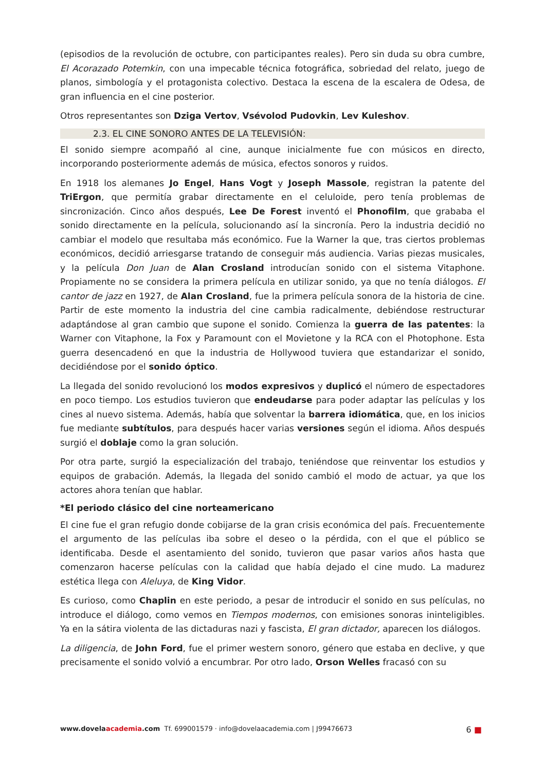(episodios de la revolución de octubre, con participantes reales). Pero sin duda su obra cumbre, El Acorazado Potemkin, con una impecable técnica fotográfica, sobriedad del relato, juego de planos, simbología y el protagonista colectivo. Destaca la escena de la escalera de Odesa, de gran influencia en el cine posterior.
Otros representantes son Dziga Vertov, Vsévolod Pudovkin, Lev Kuleshov.
2.3. EL CINE SONORO ANTES DE LA TELEVISIÓN:
El sonido siempre acompañó al cine, aunque inicialmente fue con músicos en directo, incorporando posteriormente además de música, efectos sonoros y ruidos.
En 1918 los alemanes Jo Engel, Hans Vogt y Joseph Massole, registran la patente del TriErgon, que permitía grabar directamente en el celuloide, pero tenía problemas de sincronización. Cinco años después, Lee De Forest inventó el Phonofilm, que grababa el sonido directamente en la película, solucionando así la sincronía. Pero la industria decidió no cambiar el modelo que resultaba más económico. Fue la Warner la que, tras ciertos problemas económicos, decidió arriesgarse tratando de conseguir más audiencia. Varias piezas musicales, y la película Don Juan de Alan Crosland introducían sonido con el sistema Vitaphone. Propiamente no se considera la primera película en utilizar sonido, ya que no tenía diálogos. El cantor de jazz en 1927, de Alan Crosland, fue la primera película sonora de la historia de cine. Partir de este momento la industria del cine cambia radicalmente, debiéndose restructurar adaptándose al gran cambio que supone el sonido. Comienza la guerra de las patentes: la Warner con Vitaphone, la Fox y Paramount con el Movietone y la RCA con el Photophone. Esta guerra desencadenó en que la industria de Hollywood tuviera que estandarizar el sonido, decidiéndose por el sonido óptico.
La llegada del sonido revolucionó los modos expresivos y duplicó el número de espectadores en poco tiempo. Los estudios tuvieron que endeudarse para poder adaptar las películas y los cines al nuevo sistema. Además, había que solventar la barrera idiomática, que, en los inicios fue mediante subtítulos, para después hacer varias versiones según el idioma. Años después surgió el doblaje como la gran solución.
Por otra parte, surgió la especialización del trabajo, teniéndose que reinventar los estudios y equipos de grabación. Además, la llegada del sonido cambió el modo de actuar, ya que los actores ahora tenían que hablar.
*El periodo clásico del cine norteamericano
El cine fue el gran refugio donde cobijarse de la gran crisis económica del país. Frecuentemente el argumento de las películas iba sobre el deseo o la pérdida, con el que el público se identificaba. Desde el asentamiento del sonido, tuvieron que pasar varios años hasta que comenzaron hacerse películas con la calidad que había dejado el cine mudo. La madurez estética llega con Aleluya, de King Vidor.
Es curioso, como Chaplin en este periodo, a pesar de introducir el sonido en sus películas, no introduce el diálogo, como vemos en Tiempos modernos, con emisiones sonoras ininteligibles. Ya en la sátira violenta de las dictaduras nazi y fascista, El gran dictador, aparecen los diálogos.
La diligencia, de John Ford, fue el primer western sonoro, género que estaba en declive, y que precisamente el sonido volvió a encumbrar. Por otro lado, Orson Welles fracasó con su
www.dovelaacademia.com Tf. 699001579 · info@dovelaacademia.com | J99476673 6 ■